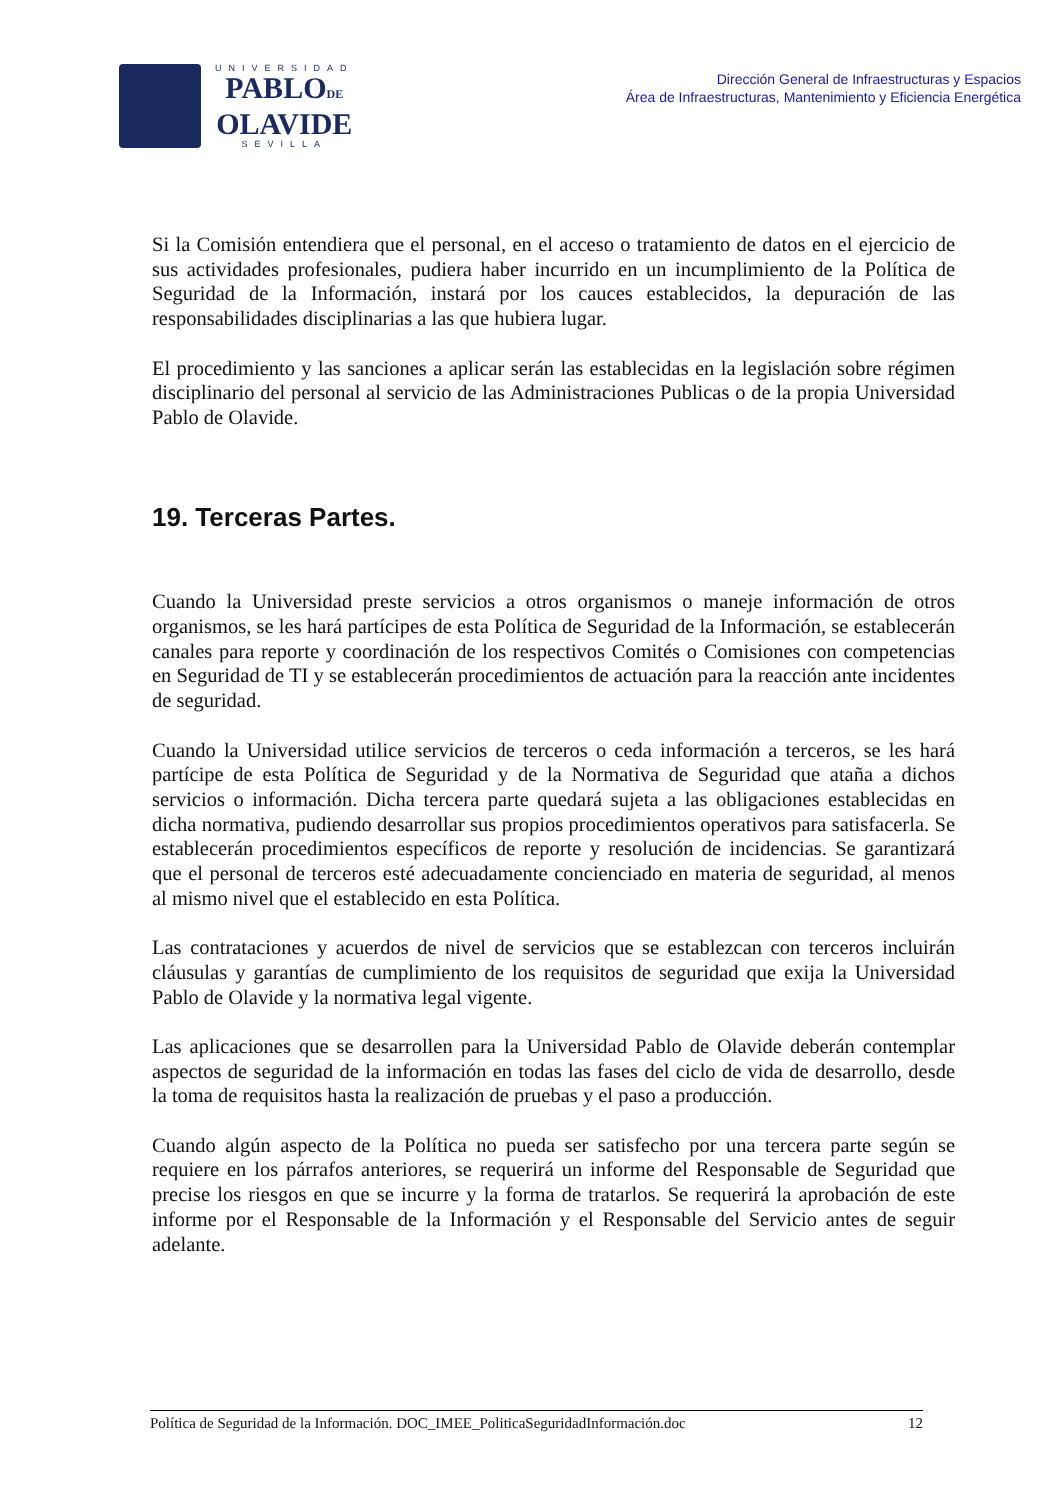UNIVERSIDAD
PABLODE
OLAVIDE
SEVILLA
Dirección General de Infraestructuras y Espacios
Área de Infraestructuras, Mantenimiento y Eficiencia Energética
Si la Comisión entendiera que el personal, en el acceso o tratamiento de datos en el ejercicio de sus actividades profesionales, pudiera haber incurrido en un incumplimiento de la Política de Seguridad de la Información, instará por los cauces establecidos, la depuración de las responsabilidades disciplinarias a las que hubiera lugar.
El procedimiento y las sanciones a aplicar serán las establecidas en la legislación sobre régimen disciplinario del personal al servicio de las Administraciones Publicas o de la propia Universidad Pablo de Olavide.
19. Terceras Partes.
Cuando la Universidad preste servicios a otros organismos o maneje información de otros organismos, se les hará partícipes de esta Política de Seguridad de la Información, se establecerán canales para reporte y coordinación de los respectivos Comités o Comisiones con competencias en Seguridad de TI y se establecerán procedimientos de actuación para la reacción ante incidentes de seguridad.
Cuando la Universidad utilice servicios de terceros o ceda información a terceros, se les hará partícipe de esta Política de Seguridad y de la Normativa de Seguridad que ataña a dichos servicios o información. Dicha tercera parte quedará sujeta a las obligaciones establecidas en dicha normativa, pudiendo desarrollar sus propios procedimientos operativos para satisfacerla. Se establecerán procedimientos específicos de reporte y resolución de incidencias. Se garantizará que el personal de terceros esté adecuadamente concienciado en materia de seguridad, al menos al mismo nivel que el establecido en esta Política.
Las contrataciones y acuerdos de nivel de servicios que se establezcan con terceros incluirán cláusulas y garantías de cumplimiento de los requisitos de seguridad que exija la Universidad Pablo de Olavide y la normativa legal vigente.
Las aplicaciones que se desarrollen para la Universidad Pablo de Olavide deberán contemplar aspectos de seguridad de la información en todas las fases del ciclo de vida de desarrollo, desde la toma de requisitos hasta la realización de pruebas y el paso a producción.
Cuando algún aspecto de la Política no pueda ser satisfecho por una tercera parte según se requiere en los párrafos anteriores, se requerirá un informe del Responsable de Seguridad que precise los riesgos en que se incurre y la forma de tratarlos. Se requerirá la aprobación de este informe por el Responsable de la Información y el Responsable del Servicio antes de seguir adelante.
Política de Seguridad de la Información. DOC_IMEE_PoliticaSeguridadInformación.doc 12